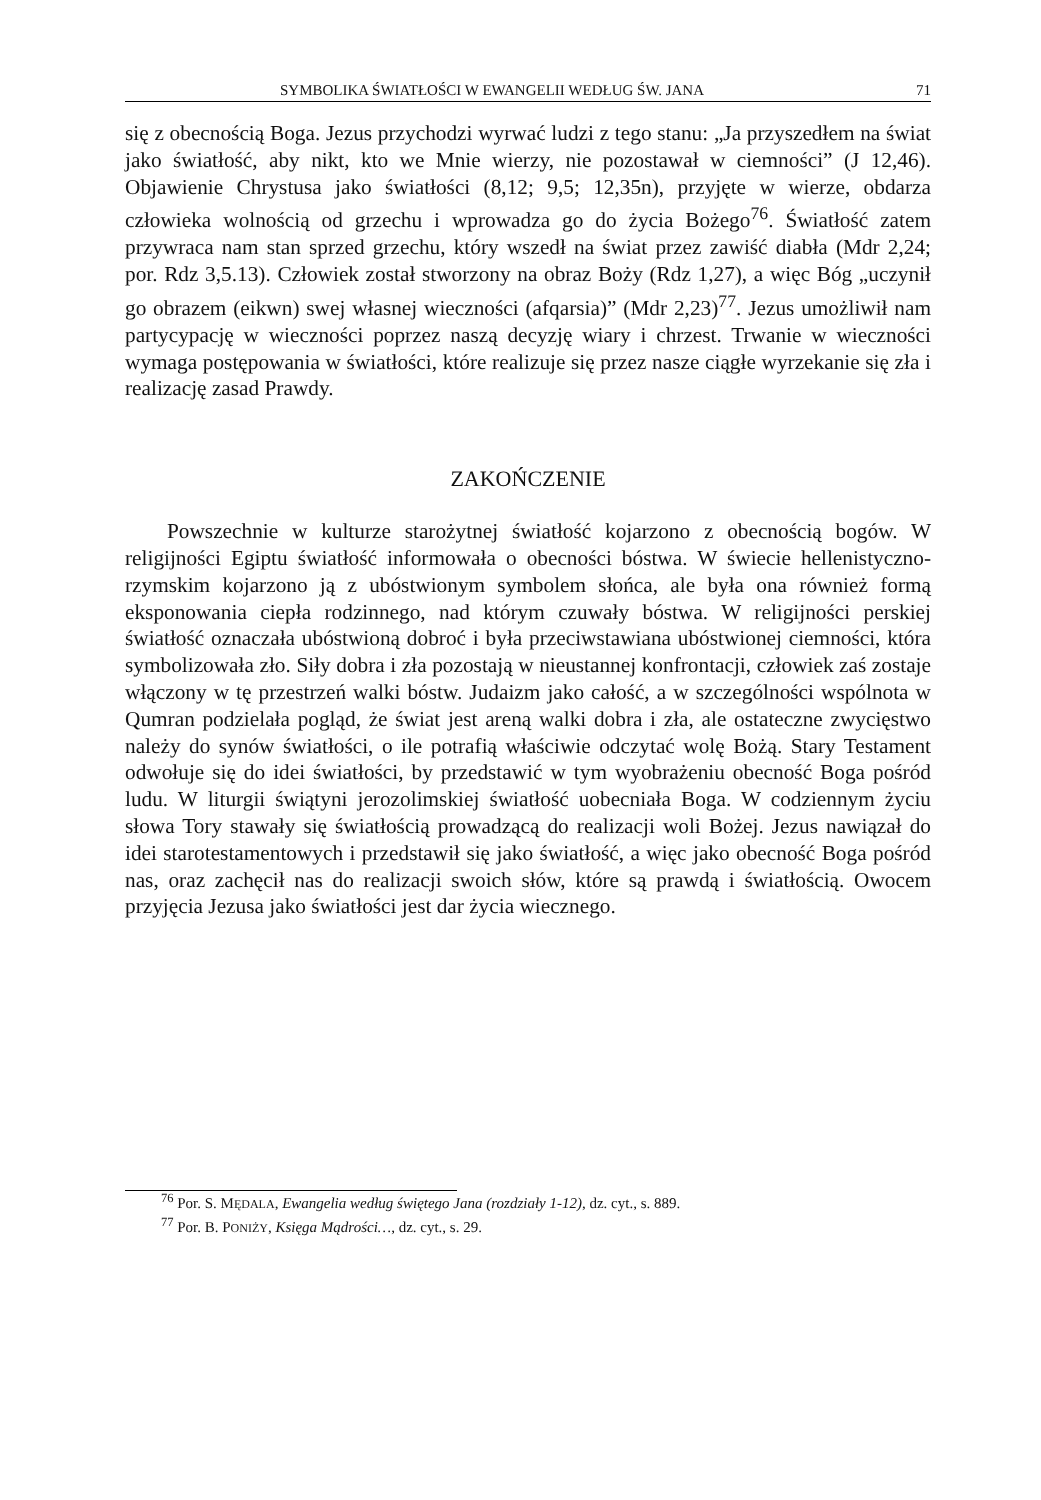SYMBOLIKA ŚWIATŁOŚCI W EWANGELII WEDŁUG ŚW. JANA 71
się z obecnością Boga. Jezus przychodzi wyrwać ludzi z tego stanu: „Ja przyszedłem na świat jako światłość, aby nikt, kto we Mnie wierzy, nie pozostawał w ciemności” (J 12,46). Objawienie Chrystusa jako światłości (8,12; 9,5; 12,35n), przyjęte w wierze, obdarza człowieka wolnością od grzechu i wprowadza go do życia Bożego<sup>76</sup>. Światłość zatem przywraca nam stan sprzed grzechu, który wszedł na świat przez zawiść diabła (Mdr 2,24; por. Rdz 3,5.13). Człowiek został stworzony na obraz Boży (Rdz 1,27), a więc Bóg „uczynił go obrazem (eikwn) swej własnej wieczności (afqarsia)” (Mdr 2,23)<sup>77</sup>. Jezus umożliwił nam partycypację w wieczności poprzez naszą decyzję wiary i chrzest. Trwanie w wieczności wymaga postępowania w światłości, które realizuje się przez nasze ciągłe wyrzekanie się zła i realizację zasad Prawdy.
ZAKOŃCZENIE
Powszechnie w kulturze starożytnej światłość kojarzono z obecnością bogów. W religijności Egiptu światłość informowała o obecności bóstwa. W świecie hellenistyczno-rzymskim kojarzono ją z ubóstwionym symbolem słońca, ale była ona również formą eksponowania ciepła rodzinnego, nad którym czuwały bóstwa. W religijności perskiej światłość oznaczała ubóstwioną dobroć i była przeciwstawiana ubóstwionej ciemności, która symbolizowała zło. Siły dobra i zła pozostają w nieustannej konfrontacji, człowiek zaś zostaje włączony w tę przestrzeń walki bóstw. Judaizm jako całość, a w szczególności wspólnota w Qumran podzielała pogląd, że świat jest areną walki dobra i zła, ale ostateczne zwycięstwo należy do synów światłości, o ile potrafią właściwie odczytać wolę Bożą. Stary Testament odwołuje się do idei światłości, by przedstawić w tym wyobrażeniu obecność Boga pośród ludu. W liturgii świątyni jerozolimskiej światłość uobecniała Boga. W codziennym życiu słowa Tory stawały się światłością prowadzącą do realizacji woli Bożej. Jezus nawiązał do idei starotestamentowych i przedstawił się jako światłość, a więc jako obecność Boga pośród nas, oraz zachęcił nas do realizacji swoich słów, które są prawdą i światłością. Owocem przyjęcia Jezusa jako światłości jest dar życia wiecznego.
<sup>76</sup> Por. S. MĘDALA, Ewangelia według świętego Jana (rozdziały 1-12), dz. cyt., s. 889.
<sup>77</sup> Por. B. PONIŻY, Księga Mądrości…, dz. cyt., s. 29.